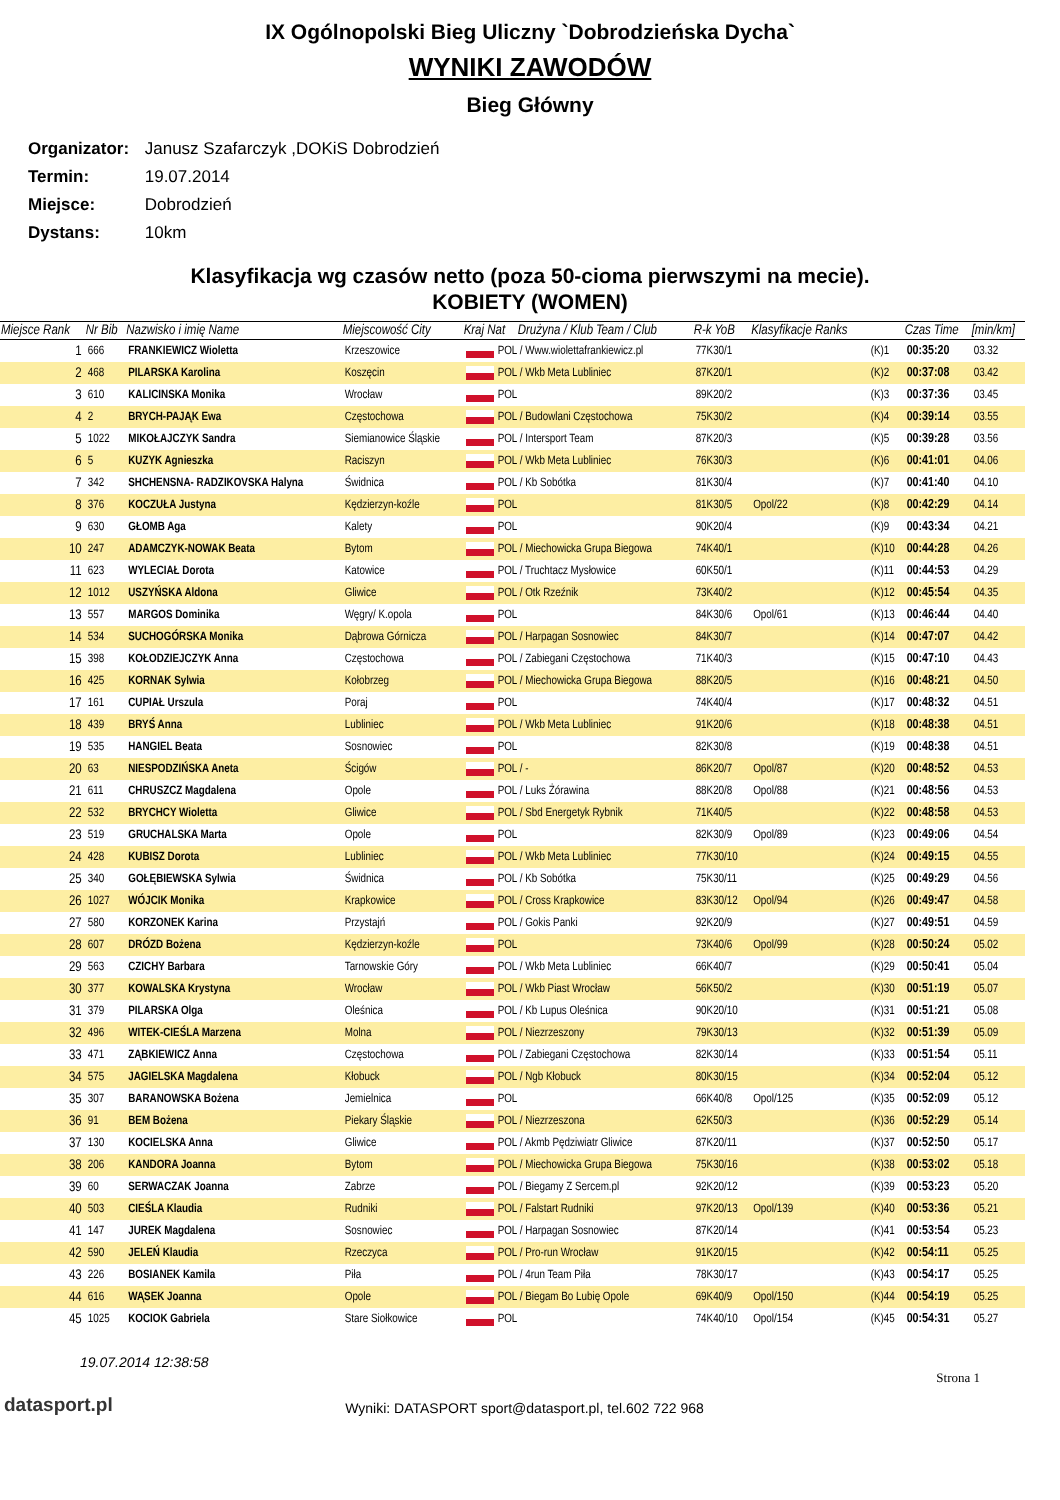IX Ogólnopolski Bieg Uliczny `Dobrodzieńska Dycha`
WYNIKI ZAWODÓW
Bieg Główny
Organizator: Janusz Szafarczyk ,DOKiS Dobrodzień
Termin: 19.07.2014
Miejsce: Dobrodzień
Dystans: 10km
Klasyfikacja wg czasów netto (poza 50-cioma pierwszymi na mecie).
KOBIETY (WOMEN)
| Miejsce Rank | Nr Bib | Nazwisko i imię Name | Miejscowość City | Kraj Nat | Drużyna / Klub Team / Club | R-k YoB | Klasyfikacje Ranks | | Czas Time | [min/km] |
| --- | --- | --- | --- | --- | --- | --- | --- | --- | --- | --- |
| 1 | 666 | FRANKIEWICZ Wioletta | Krzeszowice | POL / Www.wiolettafrankiewicz.pl | | 77K30/1 | | (K)1 | 00:35:20 | 03.32 |
| 2 | 468 | PILARSKA Karolina | Koszęcin | POL / Wkb Meta Lubliniec | | 87K20/1 | | (K)2 | 00:37:08 | 03.42 |
| 3 | 610 | KALICINSKA Monika | Wrocław | POL | | 89K20/2 | | (K)3 | 00:37:36 | 03.45 |
| 4 | 2 | BRYCH-PAJĄK Ewa | Częstochowa | POL / Budowlani Częstochowa | | 75K30/2 | | (K)4 | 00:39:14 | 03.55 |
| 5 | 1022 | MIKOŁAJCZYK Sandra | Siemianowice Śląskie | POL / Intersport Team | | 87K20/3 | | (K)5 | 00:39:28 | 03.56 |
| 6 | 5 | KUZYK Agnieszka | Raciszyn | POL / Wkb Meta Lubliniec | | 76K30/3 | | (K)6 | 00:41:01 | 04.06 |
| 7 | 342 | SHCHENSNA- RADZIKOVSKA Halyna | Świdnica | POL / Kb Sobótka | | 81K30/4 | | (K)7 | 00:41:40 | 04.10 |
| 8 | 376 | KOCZUŁA Justyna | Kędzierzyn-koźle | POL | | 81K30/5 | Opol/22 | (K)8 | 00:42:29 | 04.14 |
| 9 | 630 | GŁOMB Aga | Kalety | POL | | 90K20/4 | | (K)9 | 00:43:34 | 04.21 |
| 10 | 247 | ADAMCZYK-NOWAK Beata | Bytom | POL / Miechowicka Grupa Biegowa | | 74K40/1 | | (K)10 | 00:44:28 | 04.26 |
| 11 | 623 | WYLECIAŁ Dorota | Katowice | POL / Truchtacz Mysłowice | | 60K50/1 | | (K)11 | 00:44:53 | 04.29 |
| 12 | 1012 | USZYŃSKA Aldona | Gliwice | POL / Otk Rzeźnik | | 73K40/2 | | (K)12 | 00:45:54 | 04.35 |
| 13 | 557 | MARGOS Dominika | Węgry/ K.opola | POL | | 84K30/6 | Opol/61 | (K)13 | 00:46:44 | 04.40 |
| 14 | 534 | SUCHOGÓRSKA Monika | Dąbrowa Górnicza | POL / Harpagan Sosnowiec | | 84K30/7 | | (K)14 | 00:47:07 | 04.42 |
| 15 | 398 | KOŁODZIEJCZYK Anna | Częstochowa | POL / Zabiegani Częstochowa | | 71K40/3 | | (K)15 | 00:47:10 | 04.43 |
| 16 | 425 | KORNAK Sylwia | Kołobrzeg | POL / Miechowicka Grupa Biegowa | | 88K20/5 | | (K)16 | 00:48:21 | 04.50 |
| 17 | 161 | CUPIAŁ Urszula | Poraj | POL | | 74K40/4 | | (K)17 | 00:48:32 | 04.51 |
| 18 | 439 | BRYŚ Anna | Lubliniec | POL / Wkb Meta Lubliniec | | 91K20/6 | | (K)18 | 00:48:38 | 04.51 |
| 19 | 535 | HANGIEL Beata | Sosnowiec | POL | | 82K30/8 | | (K)19 | 00:48:38 | 04.51 |
| 20 | 63 | NIESPODZIŃSKA Aneta | Ścigów | POL / - | | 86K20/7 | Opol/87 | (K)20 | 00:48:52 | 04.53 |
| 21 | 611 | CHRUSZCZ Magdalena | Opole | POL / Luks Żórawina | | 88K20/8 | Opol/88 | (K)21 | 00:48:56 | 04.53 |
| 22 | 532 | BRYCHCY Wioletta | Gliwice | POL / Sbd Energetyk Rybnik | | 71K40/5 | | (K)22 | 00:48:58 | 04.53 |
| 23 | 519 | GRUCHALSKA Marta | Opole | POL | | 82K30/9 | Opol/89 | (K)23 | 00:49:06 | 04.54 |
| 24 | 428 | KUBISZ Dorota | Lubliniec | POL / Wkb Meta Lubliniec | | 77K30/10 | | (K)24 | 00:49:15 | 04.55 |
| 25 | 340 | GOŁĘBIEWSKA Sylwia | Świdnica | POL / Kb Sobótka | | 75K30/11 | | (K)25 | 00:49:29 | 04.56 |
| 26 | 1027 | WÓJCIK Monika | Krapkowice | POL / Cross Krapkowice | | 83K30/12 | Opol/94 | (K)26 | 00:49:47 | 04.58 |
| 27 | 580 | KORZONEK Karina | Przystajń | POL / Gokis Panki | | 92K20/9 | | (K)27 | 00:49:51 | 04.59 |
| 28 | 607 | DRÓZD Bożena | Kędzierzyn-koźle | POL | | 73K40/6 | Opol/99 | (K)28 | 00:50:24 | 05.02 |
| 29 | 563 | CZICHY Barbara | Tarnowskie Góry | POL / Wkb Meta Lubliniec | | 66K40/7 | | (K)29 | 00:50:41 | 05.04 |
| 30 | 377 | KOWALSKA Krystyna | Wrocław | POL / Wkb Piast Wrocław | | 56K50/2 | | (K)30 | 00:51:19 | 05.07 |
| 31 | 379 | PILARSKA Olga | Oleśnica | POL / Kb Lupus Oleśnica | | 90K20/10 | | (K)31 | 00:51:21 | 05.08 |
| 32 | 496 | WITEK-CIEŚLA Marzena | Molna | POL / Niezrzeszony | | 79K30/13 | | (K)32 | 00:51:39 | 05.09 |
| 33 | 471 | ZĄBKIEWICZ Anna | Częstochowa | POL / Zabiegani Częstochowa | | 82K30/14 | | (K)33 | 00:51:54 | 05.11 |
| 34 | 575 | JAGIELSKA Magdalena | Kłobuck | POL / Ngb Kłobuck | | 80K30/15 | | (K)34 | 00:52:04 | 05.12 |
| 35 | 307 | BARANOWSKA Bożena | Jemielnica | POL | | 66K40/8 | Opol/125 | (K)35 | 00:52:09 | 05.12 |
| 36 | 91 | BEM Bożena | Piekary Śląskie | POL / Niezrzeszona | | 62K50/3 | | (K)36 | 00:52:29 | 05.14 |
| 37 | 130 | KOCIELSKA Anna | Gliwice | POL / Akmb Pędziwiatr Gliwice | | 87K20/11 | | (K)37 | 00:52:50 | 05.17 |
| 38 | 206 | KANDORA Joanna | Bytom | POL / Miechowicka Grupa Biegowa | | 75K30/16 | | (K)38 | 00:53:02 | 05.18 |
| 39 | 60 | SERWACZAK Joanna | Zabrze | POL / Biegamy Z Sercem.pl | | 92K20/12 | | (K)39 | 00:53:23 | 05.20 |
| 40 | 503 | CIEŚLA Klaudia | Rudniki | POL / Falstart Rudniki | | 97K20/13 | Opol/139 | (K)40 | 00:53:36 | 05.21 |
| 41 | 147 | JUREK Magdalena | Sosnowiec | POL / Harpagan Sosnowiec | | 87K20/14 | | (K)41 | 00:53:54 | 05.23 |
| 42 | 590 | JELEŃ Klaudia | Rzeczyca | POL / Pro-run Wrocław | | 91K20/15 | | (K)42 | 00:54:11 | 05.25 |
| 43 | 226 | BOSIANEK Kamila | Piła | POL / 4run Team Piła | | 78K30/17 | | (K)43 | 00:54:17 | 05.25 |
| 44 | 616 | WĄSEK Joanna | Opole | POL / Biegam Bo Lubię Opole | | 69K40/9 | Opol/150 | (K)44 | 00:54:19 | 05.25 |
| 45 | 1025 | KOCIOK Gabriela | Stare Siołkowice | POL | | 74K40/10 | Opol/154 | (K)45 | 00:54:31 | 05.27 |
19.07.2014 12:38:58
datasport.pl
Wyniki: DATASPORT sport@datasport.pl, tel.602 722 968
Strona 1